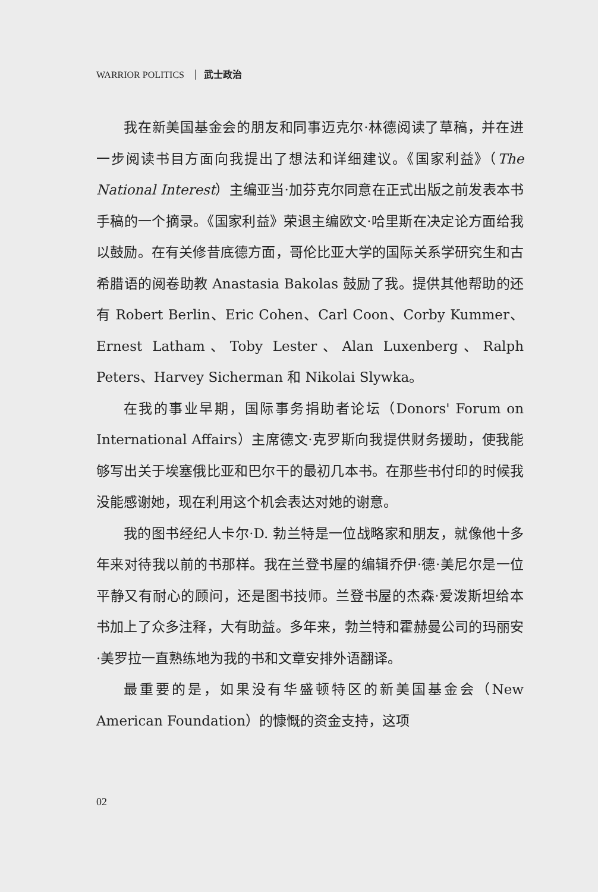WARRIOR POLITICS 武士政治
我在新美国基金会的朋友和同事迈克尔·林德阅读了草稿，并在进一步阅读书目方面向我提出了想法和详细建议。《国家利益》（The National Interest）主编亚当·加芬克尔同意在正式出版之前发表本书手稿的一个摘录。《国家利益》荣退主编欧文·哈里斯在决定论方面给我以鼓励。在有关修昔底德方面，哥伦比亚大学的国际关系学研究生和古希腊语的阅卷助教 Anastasia Bakolas 鼓励了我。提供其他帮助的还有 Robert Berlin、Eric Cohen、Carl Coon、Corby Kummer、Ernest Latham、Toby Lester、Alan Luxenberg、Ralph Peters、Harvey Sicherman 和 Nikolai Slywka。
在我的事业早期，国际事务捐助者论坛（Donors' Forum on International Affairs）主席德文·克罗斯向我提供财务援助，使我能够写出关于埃塞俄比亚和巴尔干的最初几本书。在那些书付印的时候我没能感谢她，现在利用这个机会表达对她的谢意。
我的图书经纪人卡尔·D. 勃兰特是一位战略家和朋友，就像他十多年来对待我以前的书那样。我在兰登书屋的编辑乔伊·德·美尼尔是一位平静又有耐心的顾问，还是图书技师。兰登书屋的杰森·爱泼斯坦给本书加上了众多注释，大有助益。多年来，勃兰特和霍赫曼公司的玛丽安·美罗拉一直熟练地为我的书和文章安排外语翻译。
最重要的是，如果没有华盛顿特区的新美国基金会（New American Foundation）的慷慨的资金支持，这项
02